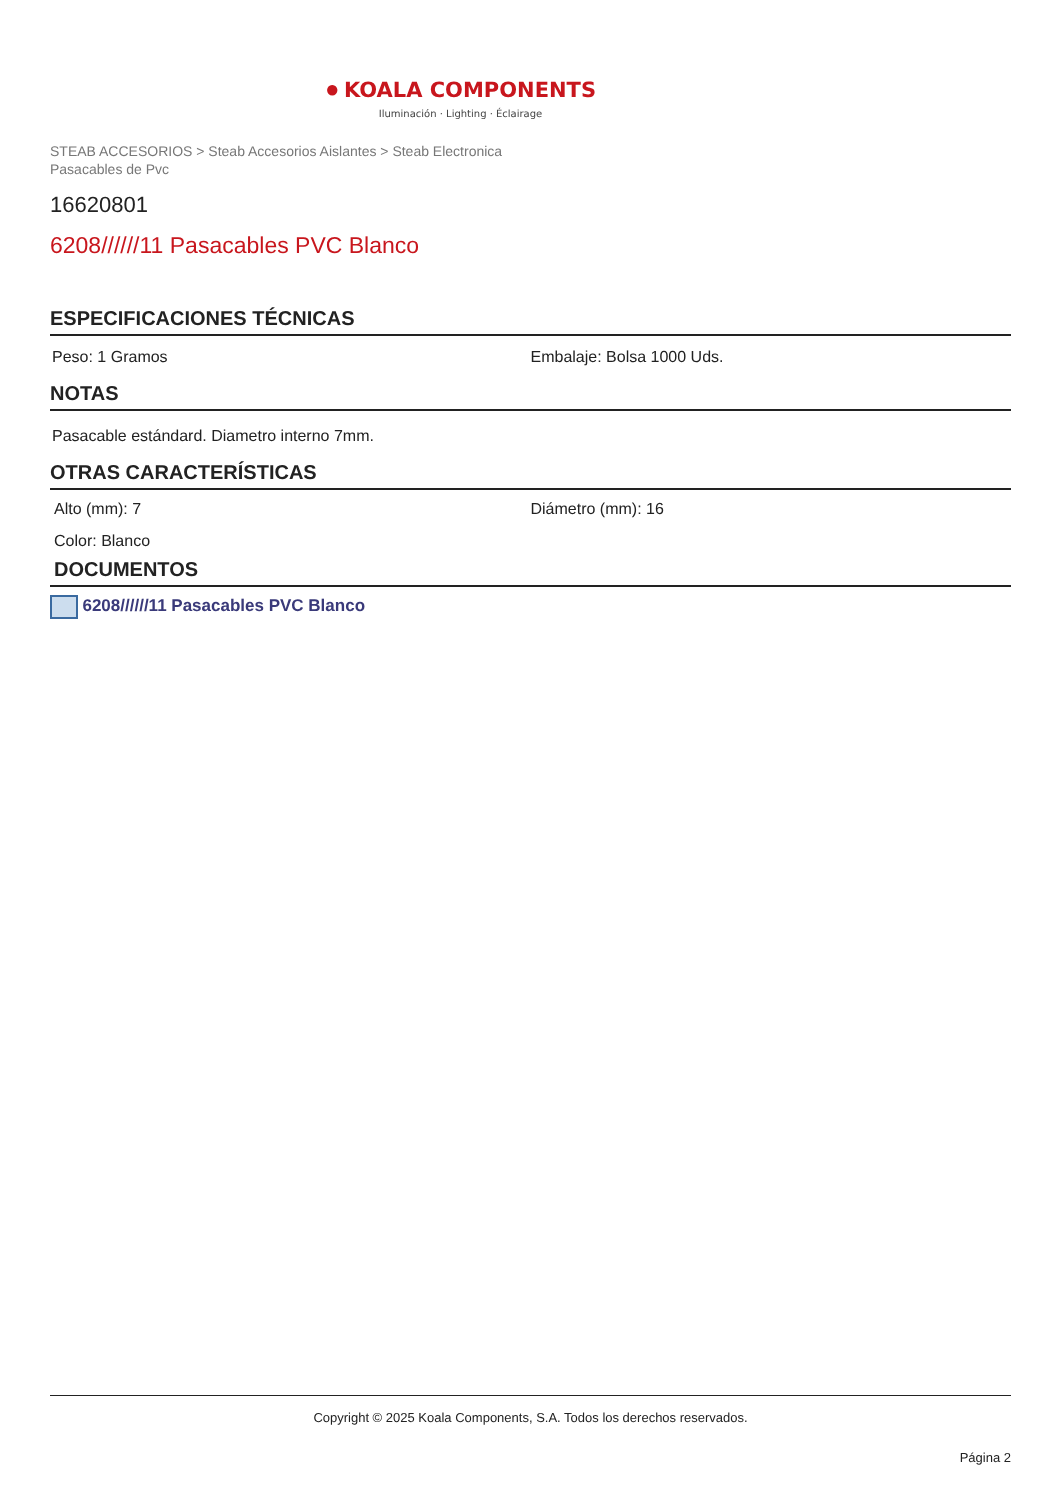● KOALA COMPONENTS
Iluminación · Lighting · Éclairage
STEAB ACCESORIOS > Steab Accesorios Aislantes > Steab Electronica
Pasacables de Pvc
16620801
6208//////11 Pasacables PVC Blanco
ESPECIFICACIONES TÉCNICAS
Peso: 1 Gramos Embalaje: Bolsa 1000 Uds.
NOTAS
Pasacable estándard. Diametro interno 7mm.
OTRAS CARACTERÍSTICAS
Alto (mm): 7 Diámetro (mm): 16
Color: Blanco
DOCUMENTOS
6208//////11 Pasacables PVC Blanco
Copyright © 2025 Koala Components, S.A. Todos los derechos reservados.
Página 2